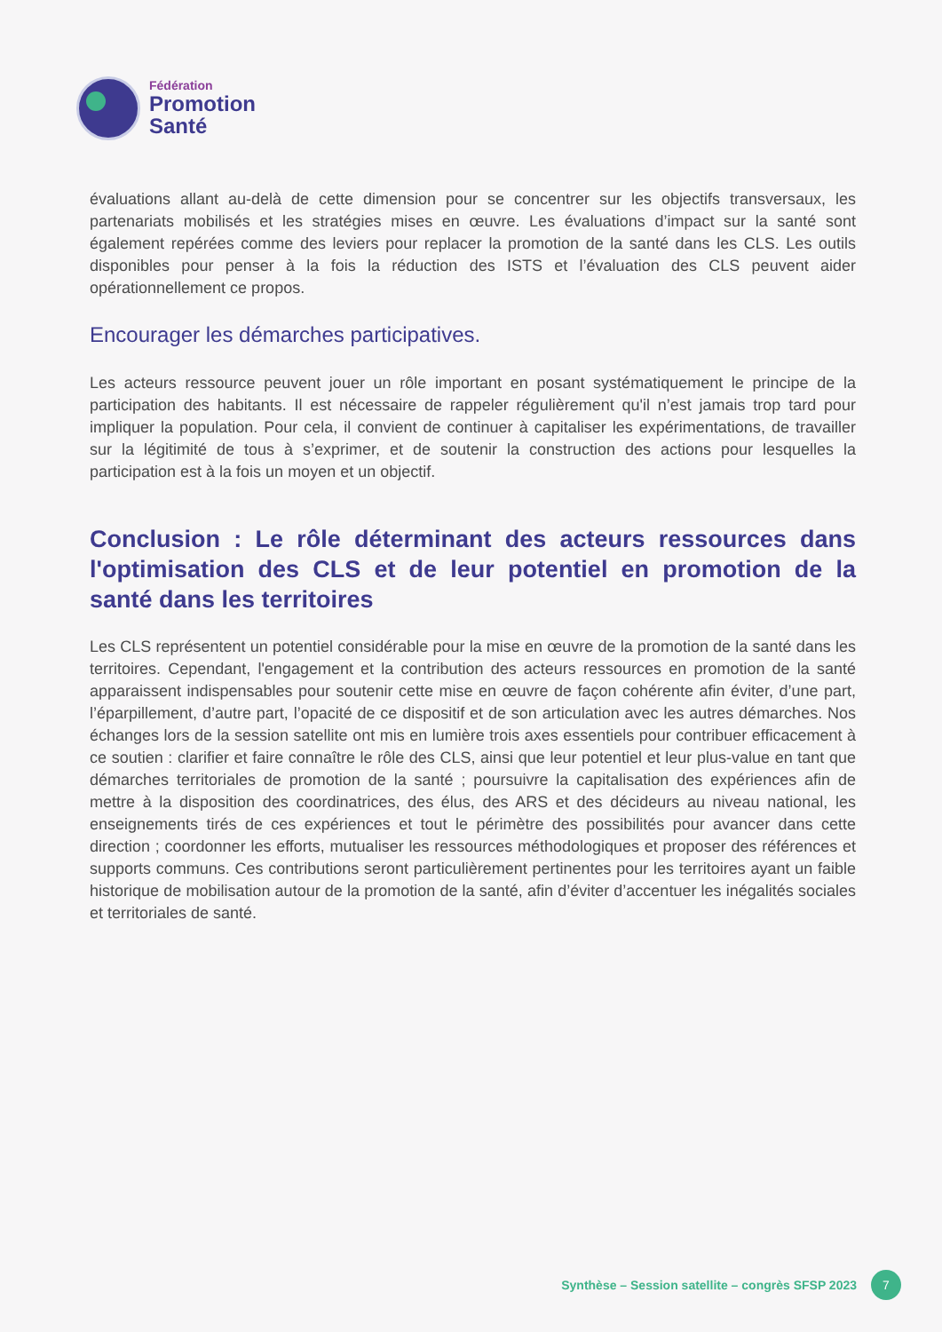Fédération
Promotion
Santé
évaluations allant au-delà de cette dimension pour se concentrer sur les objectifs transversaux, les partenariats mobilisés et les stratégies mises en œuvre. Les évaluations d’impact sur la santé sont également repérées comme des leviers pour replacer la promotion de la santé dans les CLS. Les outils disponibles pour penser à la fois la réduction des ISTS et l’évaluation des CLS peuvent aider opérationnellement ce propos.
Encourager les démarches participatives.
Les acteurs ressource peuvent jouer un rôle important en posant systématiquement le principe de la participation des habitants. Il est nécessaire de rappeler régulièrement qu'il n’est jamais trop tard pour impliquer la population. Pour cela, il convient de continuer à capitaliser les expérimentations, de travailler sur la légitimité de tous à s’exprimer, et de soutenir la construction des actions pour lesquelles la participation est à la fois un moyen et un objectif.
Conclusion : Le rôle déterminant des acteurs ressources dans l'optimisation des CLS et de leur potentiel en promotion de la santé dans les territoires
Les CLS représentent un potentiel considérable pour la mise en œuvre de la promotion de la santé dans les territoires. Cependant, l'engagement et la contribution des acteurs ressources en promotion de la santé apparaissent indispensables pour soutenir cette mise en œuvre de façon cohérente afin éviter, d’une part, l’éparpillement, d’autre part, l’opacité de ce dispositif et de son articulation avec les autres démarches. Nos échanges lors de la session satellite ont mis en lumière trois axes essentiels pour contribuer efficacement à ce soutien : clarifier et faire connaître le rôle des CLS, ainsi que leur potentiel et leur plus-value en tant que démarches territoriales de promotion de la santé ; poursuivre la capitalisation des expériences afin de mettre à la disposition des coordinatrices, des élus, des ARS et des décideurs au niveau national, les enseignements tirés de ces expériences et tout le périmètre des possibilités pour avancer dans cette direction ; coordonner les efforts, mutualiser les ressources méthodologiques et proposer des références et supports communs. Ces contributions seront particulièrement pertinentes pour les territoires ayant un faible historique de mobilisation autour de la promotion de la santé, afin d’éviter d’accentuer les inégalités sociales et territoriales de santé.
Synthèse – Session satellite – congrès SFSP 2023 7